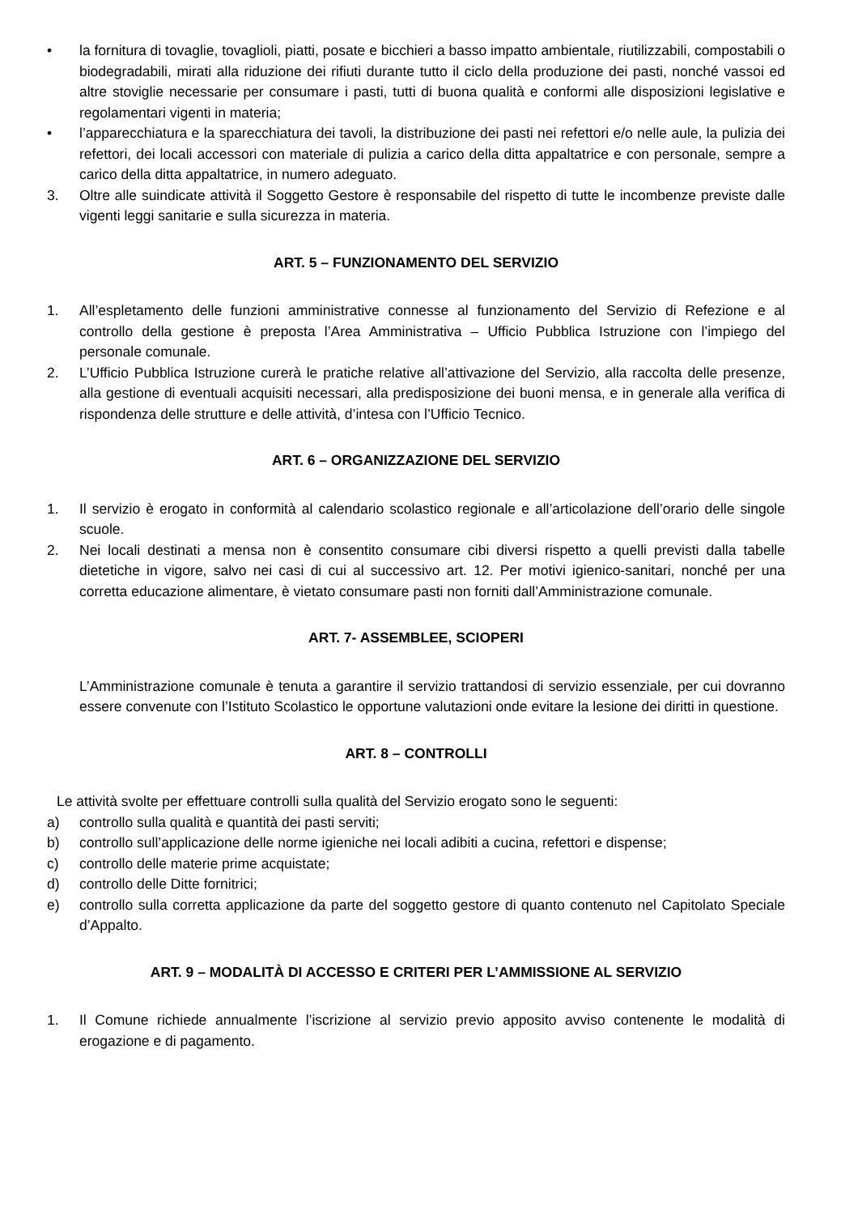• la fornitura di tovaglie, tovaglioli, piatti, posate e bicchieri a basso impatto ambientale, riutilizzabili, compostabili o biodegradabili, mirati alla riduzione dei rifiuti durante tutto il ciclo della produzione dei pasti, nonché vassoi ed altre stoviglie necessarie per consumare i pasti, tutti di buona qualità e conformi alle disposizioni legislative e regolamentari vigenti in materia;
• l’apparecchiatura e la sparecchiatura dei tavoli, la distribuzione dei pasti nei refettori e/o nelle aule, la pulizia dei refettori, dei locali accessori con materiale di pulizia a carico della ditta appaltatrice e con personale, sempre a carico della ditta appaltatrice, in numero adeguato.
3. Oltre alle suindicate attività il Soggetto Gestore è responsabile del rispetto di tutte le incombenze previste dalle vigenti leggi sanitarie e sulla sicurezza in materia.
ART. 5 – FUNZIONAMENTO DEL SERVIZIO
1. All’espletamento delle funzioni amministrative connesse al funzionamento del Servizio di Refezione e al controllo della gestione è preposta l’Area Amministrativa – Ufficio Pubblica Istruzione con l’impiego del personale comunale.
2. L’Ufficio Pubblica Istruzione curerà le pratiche relative all’attivazione del Servizio, alla raccolta delle presenze, alla gestione di eventuali acquisiti necessari, alla predisposizione dei buoni mensa, e in generale alla verifica di rispondenza delle strutture e delle attività, d’intesa con l’Ufficio Tecnico.
ART. 6 – ORGANIZZAZIONE DEL SERVIZIO
1. Il servizio è erogato in conformità al calendario scolastico regionale e all’articolazione dell’orario delle singole scuole.
2. Nei locali destinati a mensa non è consentito consumare cibi diversi rispetto a quelli previsti dalla tabelle dietetiche in vigore, salvo nei casi di cui al successivo art. 12. Per motivi igienico-sanitari, nonché per una corretta educazione alimentare, è vietato consumare pasti non forniti dall’Amministrazione comunale.
ART. 7- ASSEMBLEE, SCIOPERI
L’Amministrazione comunale è tenuta a garantire il servizio trattandosi di servizio essenziale, per cui dovranno essere convenute con l’Istituto Scolastico le opportune valutazioni onde evitare la lesione dei diritti in questione.
ART. 8 – CONTROLLI
Le attività svolte per effettuare controlli sulla qualità del Servizio erogato sono le seguenti:
a) controllo sulla qualità e quantità dei pasti serviti;
b) controllo sull’applicazione delle norme igieniche nei locali adibiti a cucina, refettori e dispense;
c) controllo delle materie prime acquistate;
d) controllo delle Ditte fornitrici;
e) controllo sulla corretta applicazione da parte del soggetto gestore di quanto contenuto nel Capitolato Speciale d’Appalto.
ART. 9 – MODALITÀ DI ACCESSO E CRITERI PER L’AMMISSIONE AL SERVIZIO
1. Il Comune richiede annualmente l’iscrizione al servizio previo apposito avviso contenente le modalità di erogazione e di pagamento.